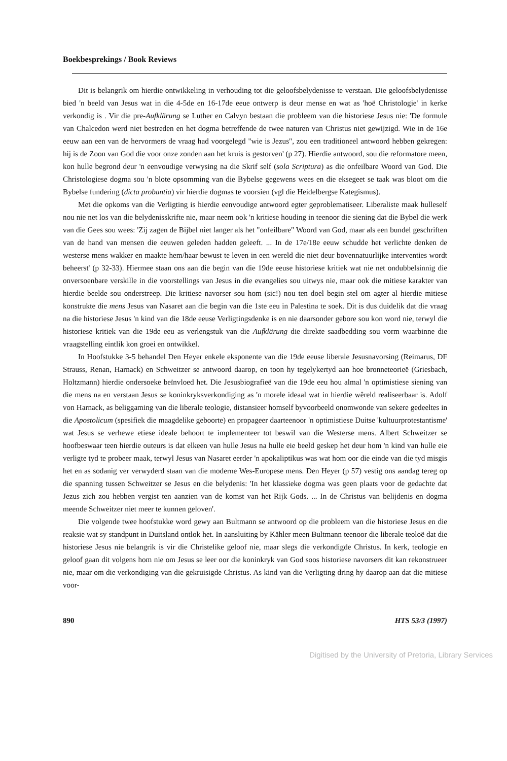Boekbesprekings / Book Reviews
Dit is belangrik om hierdie ontwikkeling in verhouding tot die geloofsbelydenisse te verstaan. Die geloofsbelydenisse bied 'n beeld van Jesus wat in die 4-5de en 16-17de eeue ontwerp is deur mense en wat as 'hoë Christologie' in kerke verkondig is . Vir die pre-Aufklärung se Luther en Calvyn bestaan die probleem van die historiese Jesus nie: 'De formule van Chalcedon werd niet bestreden en het dogma betreffende de twee naturen van Christus niet gewijzigd. Wie in de 16e eeuw aan een van de hervormers de vraag had voorgelegd "wie is Jezus", zou een traditioneel antwoord hebben gekregen: hij is de Zoon van God die voor onze zonden aan het kruis is gestorven' (p 27). Hierdie antwoord, sou die reformatore meen, kon hulle begrond deur 'n eenvoudige verwysing na die Skrif self (sola Scriptura) as die onfeilbare Woord van God. Die Christologiese dogma sou 'n blote opsomming van die Bybelse gegewens wees en die eksegeet se taak was bloot om die Bybelse fundering (dicta probantia) vir hierdie dogmas te voorsien (vgl die Heidelbergse Kategismus).
Met die opkoms van die Verligting is hierdie eenvoudige antwoord egter geproblematiseer. Liberaliste maak hulleself nou nie net los van die belydenisskrifte nie, maar neem ook 'n kritiese houding in teenoor die siening dat die Bybel die werk van die Gees sou wees: 'Zij zagen de Bijbel niet langer als het "onfeilbare" Woord van God, maar als een bundel geschriften van de hand van mensen die eeuwen geleden hadden geleeft. ... In de 17e/18e eeuw schudde het verlichte denken de westerse mens wakker en maakte hem/haar bewust te leven in een wereld die niet deur bovennatuurlijke interventies wordt beheerst' (p 32-33). Hiermee staan ons aan die begin van die 19de eeuse historiese kritiek wat nie net ondubbelsinnig die onversoenbare verskille in die voorstellings van Jesus in die evangelies sou uitwys nie, maar ook die mitiese karakter van hierdie beelde sou onderstreep. Die kritiese navorser sou hom (sic!) nou ten doel begin stel om agter al hierdie mitiese konstrukte die mens Jesus van Nasaret aan die begin van die 1ste eeu in Palestina te soek. Dit is dus duidelik dat die vraag na die historiese Jesus 'n kind van die 18de eeuse Verligtingsdenke is en nie daarsonder gebore sou kon word nie, terwyl die historiese kritiek van die 19de eeu as verlengstuk van die Aufklärung die direkte saadbedding sou vorm waarbinne die vraagstelling eintlik kon groei en ontwikkel.
In Hoofstukke 3-5 behandel Den Heyer enkele eksponente van die 19de eeuse liberale Jesusnavorsing (Reimarus, DF Strauss, Renan, Harnack) en Schweitzer se antwoord daarop, en toon hy tegelykertyd aan hoe bronneteorieë (Griesbach, Holtzmann) hierdie ondersoeke beïnvloed het. Die Jesusbiografieë van die 19de eeu hou almal 'n optimistiese siening van die mens na en verstaan Jesus se koninkryksverkondiging as 'n morele ideaal wat in hierdie wêreld realiseerbaar is. Adolf von Harnack, as beliggaming van die liberale teologie, distansieer homself byvoorbeeld onomwonde van sekere gedeeltes in die Apostolicum (spesifiek die maagdelike geboorte) en propageer daarteenoor 'n optimistiese Duitse 'kultuurprotestantisme' wat Jesus se verhewe etiese ideale behoort te implementeer tot beswil van die Westerse mens. Albert Schweitzer se hoofbeswaar teen hierdie outeurs is dat elkeen van hulle Jesus na hulle eie beeld geskep het deur hom 'n kind van hulle eie verligte tyd te probeer maak, terwyl Jesus van Nasaret eerder 'n apokaliptikus was wat hom oor die einde van die tyd misgis het en as sodanig ver verwyderd staan van die moderne Wes-Europese mens. Den Heyer (p 57) vestig ons aandag tereg op die spanning tussen Schweitzer se Jesus en die belydenis: 'In het klassieke dogma was geen plaats voor de gedachte dat Jezus zich zou hebben vergist ten aanzien van de komst van het Rijk Gods. ... In de Christus van belijdenis en dogma meende Schweitzer niet meer te kunnen geloven'.
Die volgende twee hoofstukke word gewy aan Bultmann se antwoord op die probleem van die historiese Jesus en die reaksie wat sy standpunt in Duitsland ontlok het. In aansluiting by Kähler meen Bultmann teenoor die liberale teoloë dat die historiese Jesus nie belangrik is vir die Christelike geloof nie, maar slegs die verkondigde Christus. In kerk, teologie en geloof gaan dit volgens hom nie om Jesus se leer oor die koninkryk van God soos historiese navorsers dit kan rekonstrueer nie, maar om die verkondiging van die gekruisigde Christus. As kind van die Verligting dring hy daarop aan dat die mitiese voor-
890 HTS 53/3 (1997)
Digitised by the University of Pretoria, Library Services